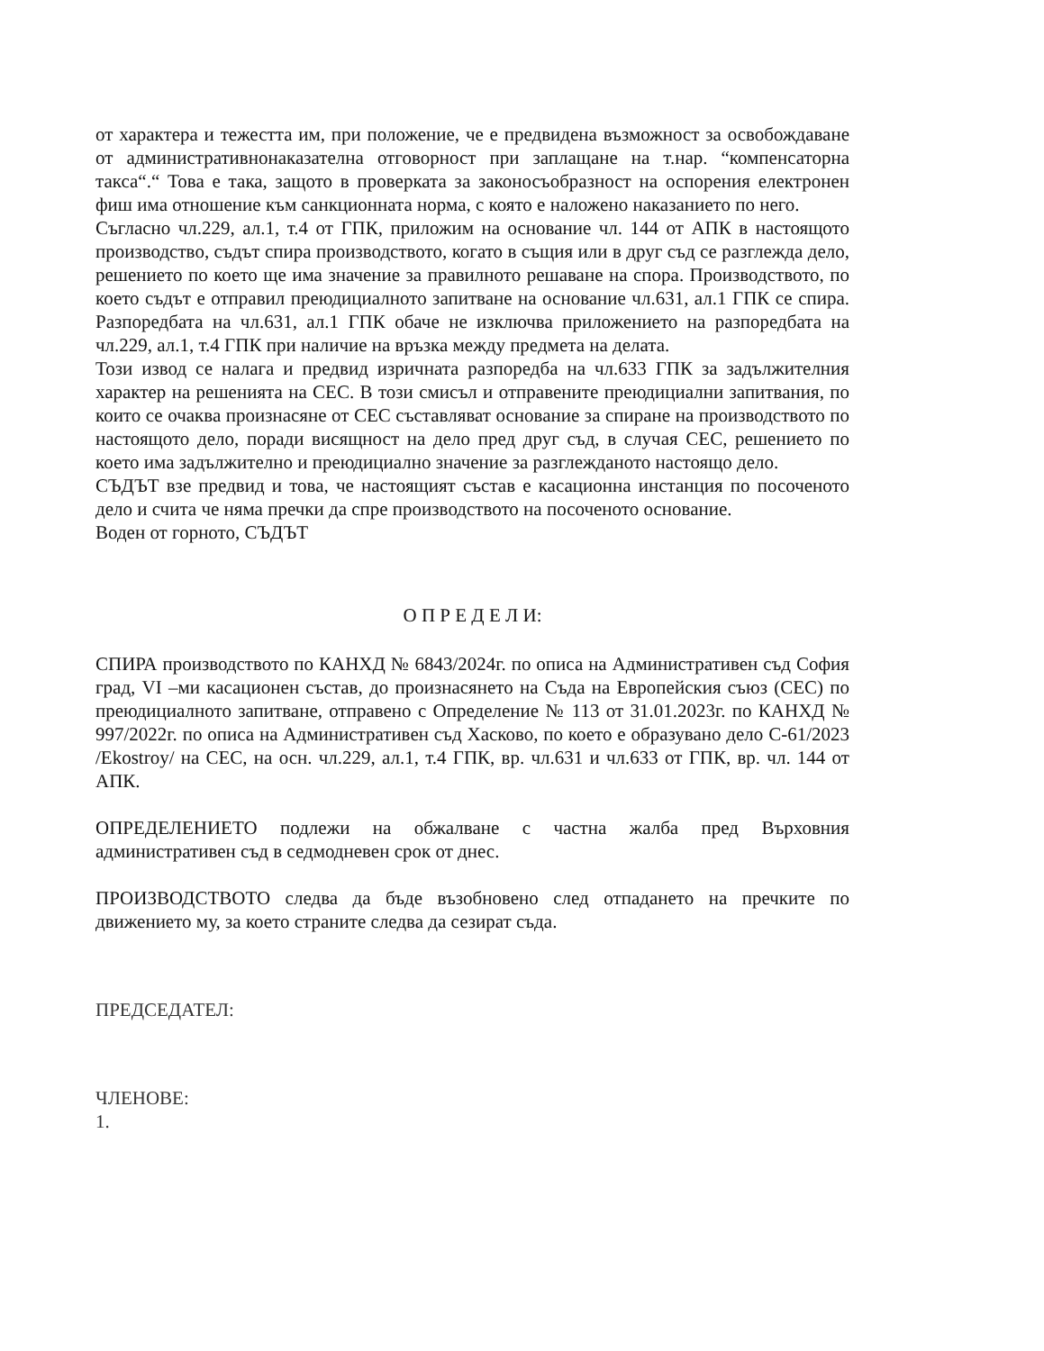от характера и тежестта им, при положение, че е предвидена възможност за освобождаване от административнонаказателна отговорност при заплащане на т.нар. “компенсаторна такса“.“ Това е така, защото в проверката за законосъобразност на оспорения електронен фиш има отношение към санкционната норма, с която е наложено наказанието по него.
Съгласно чл.229, ал.1, т.4 от ГПК, приложим на основание чл. 144 от АПК в настоящото производство, съдът спира производството, когато в същия или в друг съд се разглежда дело, решението по което ще има значение за правилното решаване на спора. Производството, по което съдът е отправил преюдициалното запитване на основание чл.631, ал.1 ГПК се спира. Разпоредбата на чл.631, ал.1 ГПК обаче не изключва приложението на разпоредбата на чл.229, ал.1, т.4 ГПК при наличие на връзка между предмета на делата.
Този извод се налага и предвид изричната разпоредба на чл.633 ГПК за задължителния характер на решенията на СЕС. В този смисъл и отправените преюдициални запитвания, по които се очаква произнасяне от СЕС съставляват основание за спиране на производството по настоящото дело, поради висящност на дело пред друг съд, в случая СЕС, решението по което има задължително и преюдициално значение за разглежданото настоящо дело.
СЪДЪТ взе предвид и това, че настоящият състав е касационна инстанция по посоченото дело и счита че няма пречки да спре производството на посоченото основание.
Воден от горното, СЪДЪТ
О П Р Е Д Е Л И:
СПИРА производството по КАНХД № 6843/2024г. по описа на Административен съд София град, VI –ми касационен състав, до произнасянето на Съда на Европейския съюз (СЕС) по преюдициалното запитване, отправено с Определение № 113 от 31.01.2023г. по КАНХД № 997/2022г. по описа на Административен съд Хасково, по което е образувано дело С-61/2023 /Ekostroy/ на СЕС, на осн. чл.229, ал.1, т.4 ГПК, вр. чл.631 и чл.633 от ГПК, вр. чл. 144 от АПК.
ОПРЕДЕЛЕНИЕТО подлежи на обжалване с частна жалба пред Върховния административен съд в седмодневен срок от днес.
ПРОИЗВОДСТВОТО следва да бъде възобновено след отпадането на пречките по движението му, за което страните следва да сезират съда.
ПРЕДСЕДАТЕЛ:
ЧЛЕНОВЕ:
1.